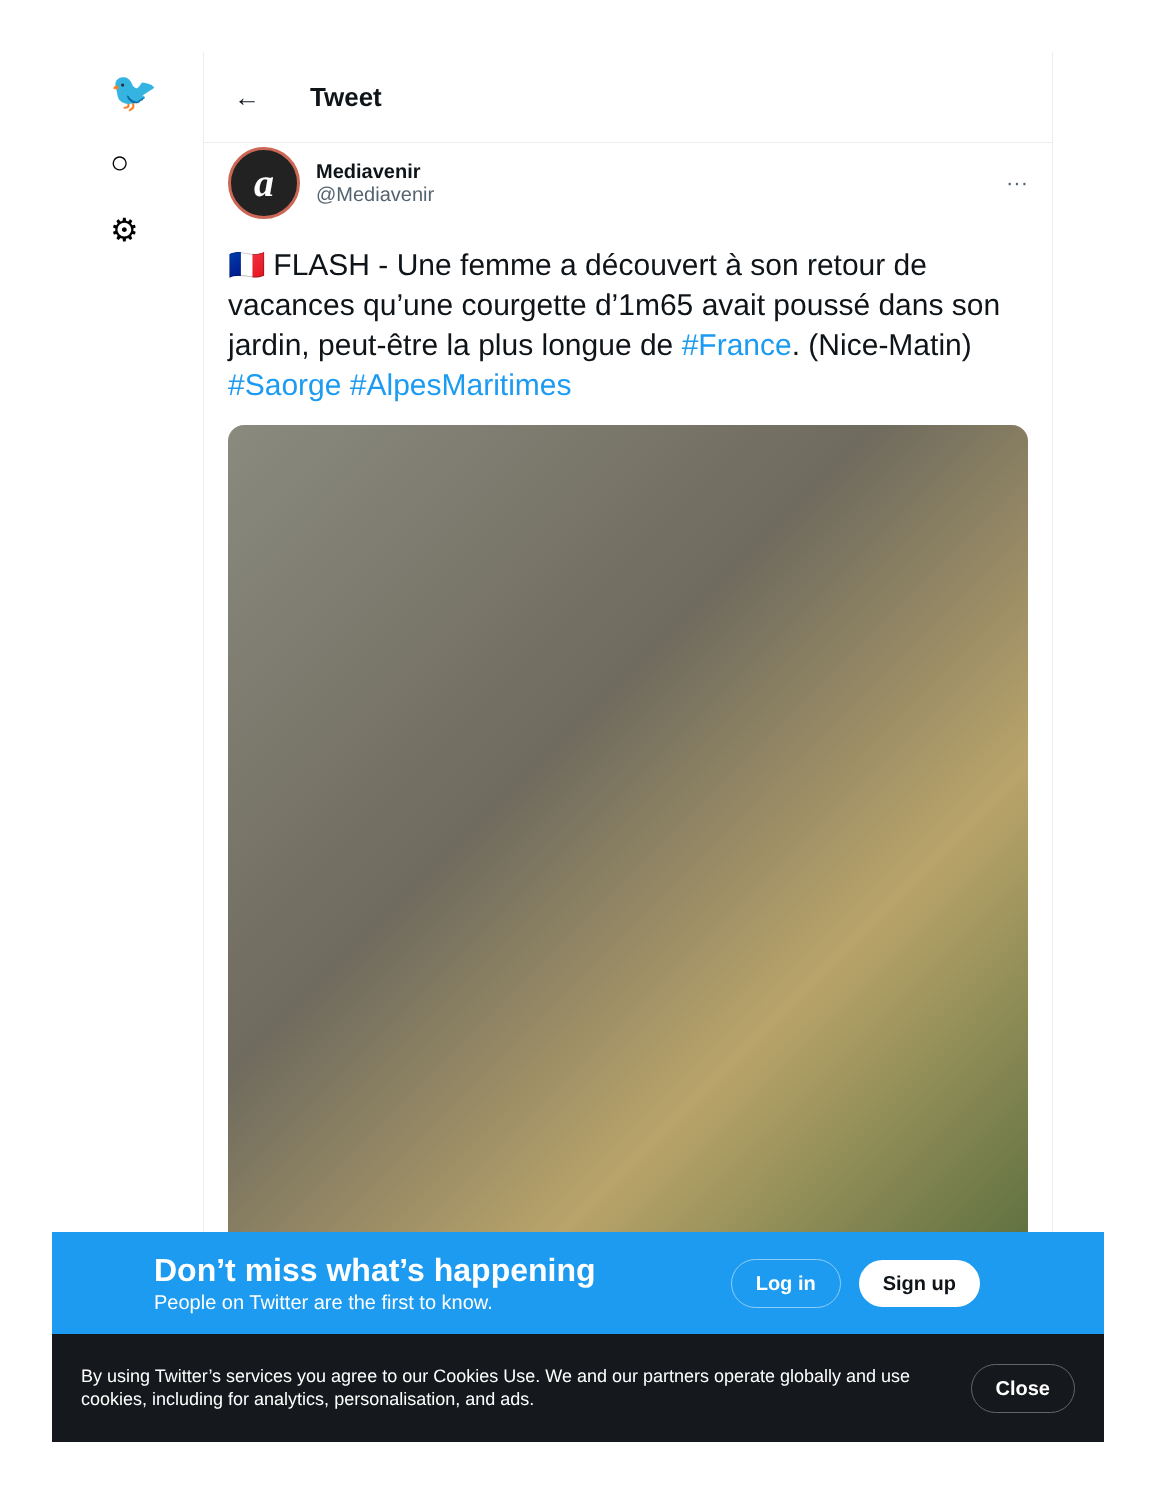🐦
○
⚙
← Tweet
a
Mediavenir
@Mediavenir
···
🇫🇷 FLASH - Une femme a découvert à son retour de vacances qu’une courgette d’1m65 avait poussé dans son jardin, peut-être la plus longue de #France. (Nice-Matin) #Saorge #AlpesMaritimes
Don’t miss what’s happening
People on Twitter are the first to know.
Log in Sign up
By using Twitter’s services you agree to our Cookies Use. We and our partners operate globally and use cookies, including for analytics, personalisation, and ads.
Close